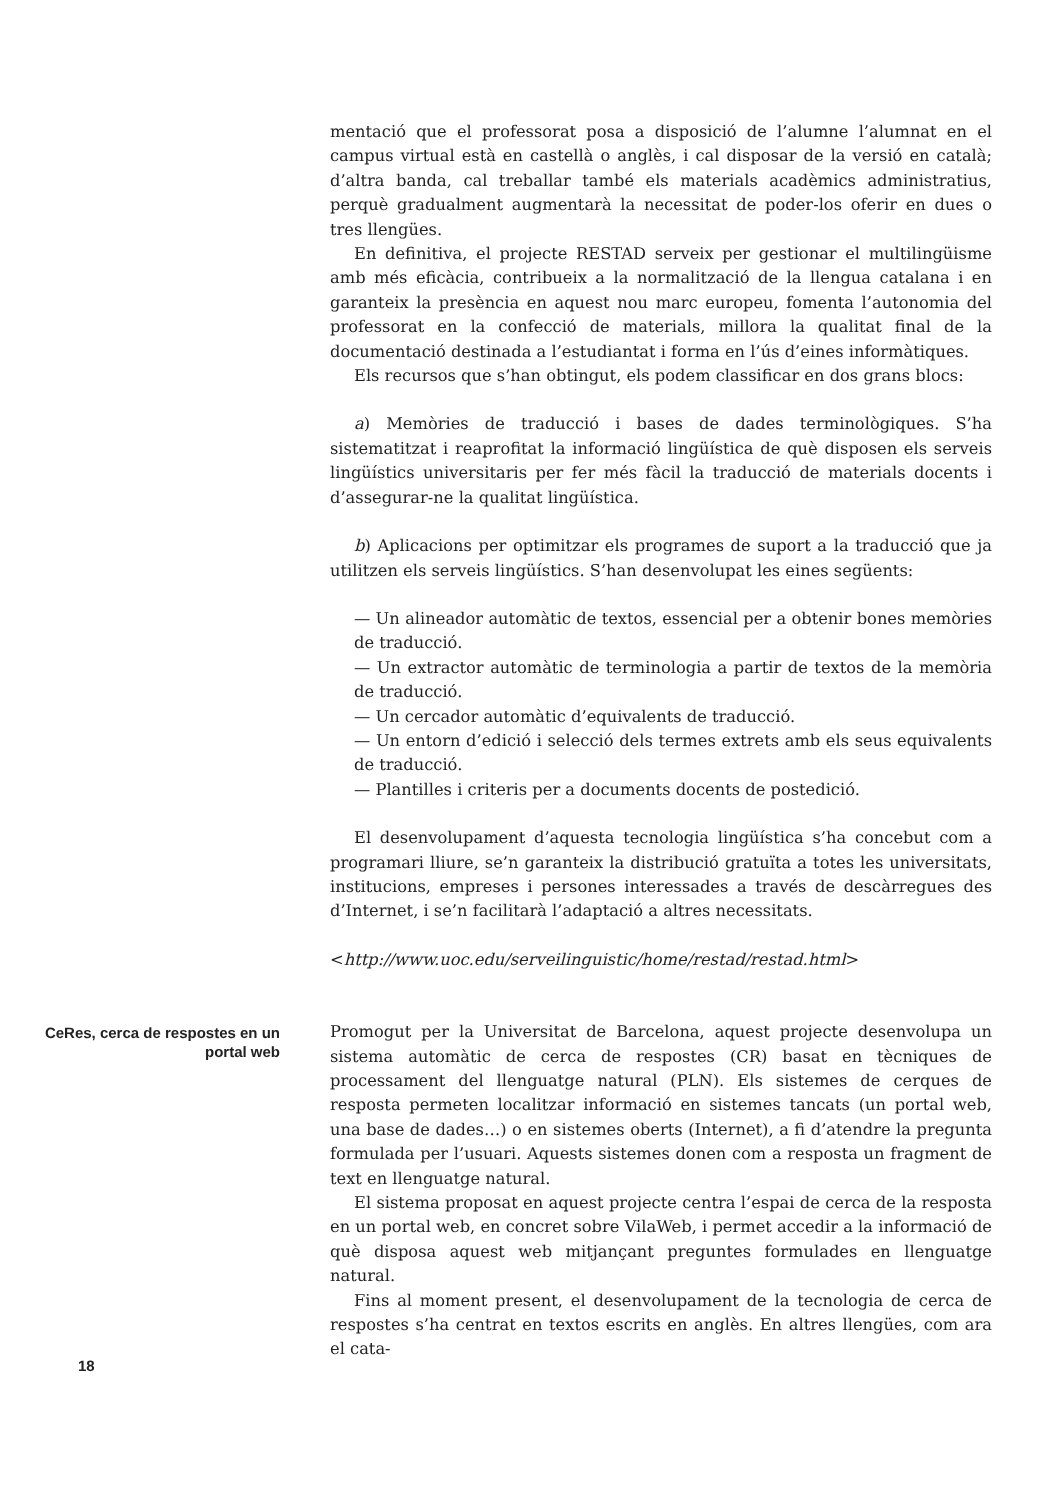mentació que el professorat posa a disposició de l’alumne l’alumnat en el campus virtual està en castellà o anglès, i cal disposar de la versió en català; d’altra banda, cal treballar també els materials acadèmics administratius, perquè gradualment augmentarà la necessitat de poder-los oferir en dues o tres llengües.
En definitiva, el projecte RESTAD serveix per gestionar el multilingüisme amb més eficàcia, contribueix a la normalització de la llengua catalana i en garanteix la presència en aquest nou marc europeu, fomenta l’autonomia del professorat en la confecció de materials, millora la qualitat final de la documentació destinada a l’estudiantat i forma en l’ús d’eines informàtiques.
Els recursos que s’han obtingut, els podem classificar en dos grans blocs:
a) Memòries de traducció i bases de dades terminològiques. S’ha sistematitzat i reaprofitat la informació lingüística de què disposen els serveis lingüístics universitaris per fer més fàcil la traducció de materials docents i d’assegurar-ne la qualitat lingüística.
b) Aplicacions per optimitzar els programes de suport a la traducció que ja utilitzen els serveis lingüístics. S’han desenvolupat les eines següents:
— Un alineador automàtic de textos, essencial per a obtenir bones memòries de traducció.
— Un extractor automàtic de terminologia a partir de textos de la memòria de traducció.
— Un cercador automàtic d’equivalents de traducció.
— Un entorn d’edició i selecció dels termes extrets amb els seus equivalents de traducció.
— Plantilles i criteris per a documents docents de postedició.
El desenvolupament d’aquesta tecnologia lingüística s’ha concebut com a programari lliure, se’n garanteix la distribució gratuïta a totes les universitats, institucions, empreses i persones interessades a través de descàrregues des d’Internet, i se’n facilitarà l’adaptació a altres necessitats.
<http://www.uoc.edu/serveilinguistic/home/restad/restad.html>
CeRes, cerca de respostes en un portal web
Promogut per la Universitat de Barcelona, aquest projecte desenvolupa un sistema automàtic de cerca de respostes (CR) basat en tècniques de processament del llenguatge natural (PLN). Els sistemes de cerques de resposta permeten localitzar informació en sistemes tancats (un portal web, una base de dades…) o en sistemes oberts (Internet), a fi d’atendre la pregunta formulada per l’usuari. Aquests sistemes donen com a resposta un fragment de text en llenguatge natural.
El sistema proposat en aquest projecte centra l’espai de cerca de la resposta en un portal web, en concret sobre VilaWeb, i permet accedir a la informació de què disposa aquest web mitjançant preguntes formulades en llenguatge natural.
Fins al moment present, el desenvolupament de la tecnologia de cerca de respostes s’ha centrat en textos escrits en anglès. En altres llengües, com ara el cata-
18